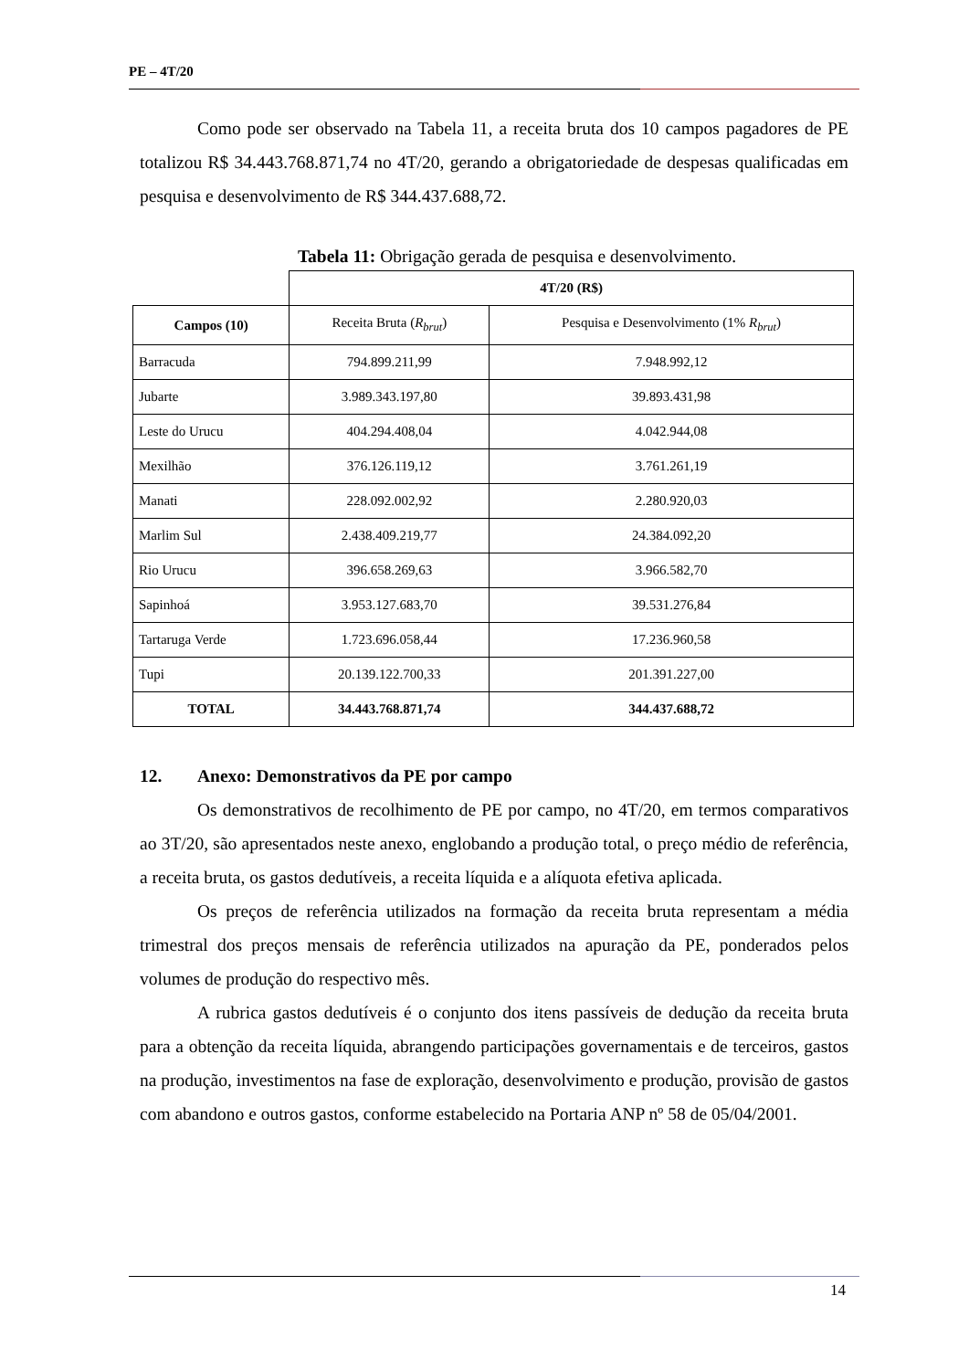PE – 4T/20
Como pode ser observado na Tabela 11, a receita bruta dos 10 campos pagadores de PE totalizou R$ 34.443.768.871,74 no 4T/20, gerando a obrigatoriedade de despesas qualificadas em pesquisa e desenvolvimento de R$ 344.437.688,72.
Tabela 11: Obrigação gerada de pesquisa e desenvolvimento.
| | 4T/20 (R$) | |
| --- | --- | --- |
| Campos (10) | Receita Bruta ( R<sub>brut</sub> ) | Pesquisa e Desenvolvimento (1% R<sub>brut</sub> ) |
| Barracuda | 794.899.211,99 | 7.948.992,12 |
| Jubarte | 3.989.343.197,80 | 39.893.431,98 |
| Leste do Urucu | 404.294.408,04 | 4.042.944,08 |
| Mexilhão | 376.126.119,12 | 3.761.261,19 |
| Manati | 228.092.002,92 | 2.280.920,03 |
| Marlim Sul | 2.438.409.219,77 | 24.384.092,20 |
| Rio Urucu | 396.658.269,63 | 3.966.582,70 |
| Sapinhoá | 3.953.127.683,70 | 39.531.276,84 |
| Tartaruga Verde | 1.723.696.058,44 | 17.236.960,58 |
| Tupi | 20.139.122.700,33 | 201.391.227,00 |
| TOTAL | 34.443.768.871,74 | 344.437.688,72 |
12. Anexo: Demonstrativos da PE por campo
Os demonstrativos de recolhimento de PE por campo, no 4T/20, em termos comparativos ao 3T/20, são apresentados neste anexo, englobando a produção total, o preço médio de referência, a receita bruta, os gastos dedutíveis, a receita líquida e a alíquota efetiva aplicada.
Os preços de referência utilizados na formação da receita bruta representam a média trimestral dos preços mensais de referência utilizados na apuração da PE, ponderados pelos volumes de produção do respectivo mês.
A rubrica gastos dedutíveis é o conjunto dos itens passíveis de dedução da receita bruta para a obtenção da receita líquida, abrangendo participações governamentais e de terceiros, gastos na produção, investimentos na fase de exploração, desenvolvimento e produção, provisão de gastos com abandono e outros gastos, conforme estabelecido na Portaria ANP nº 58 de 05/04/2001.
14